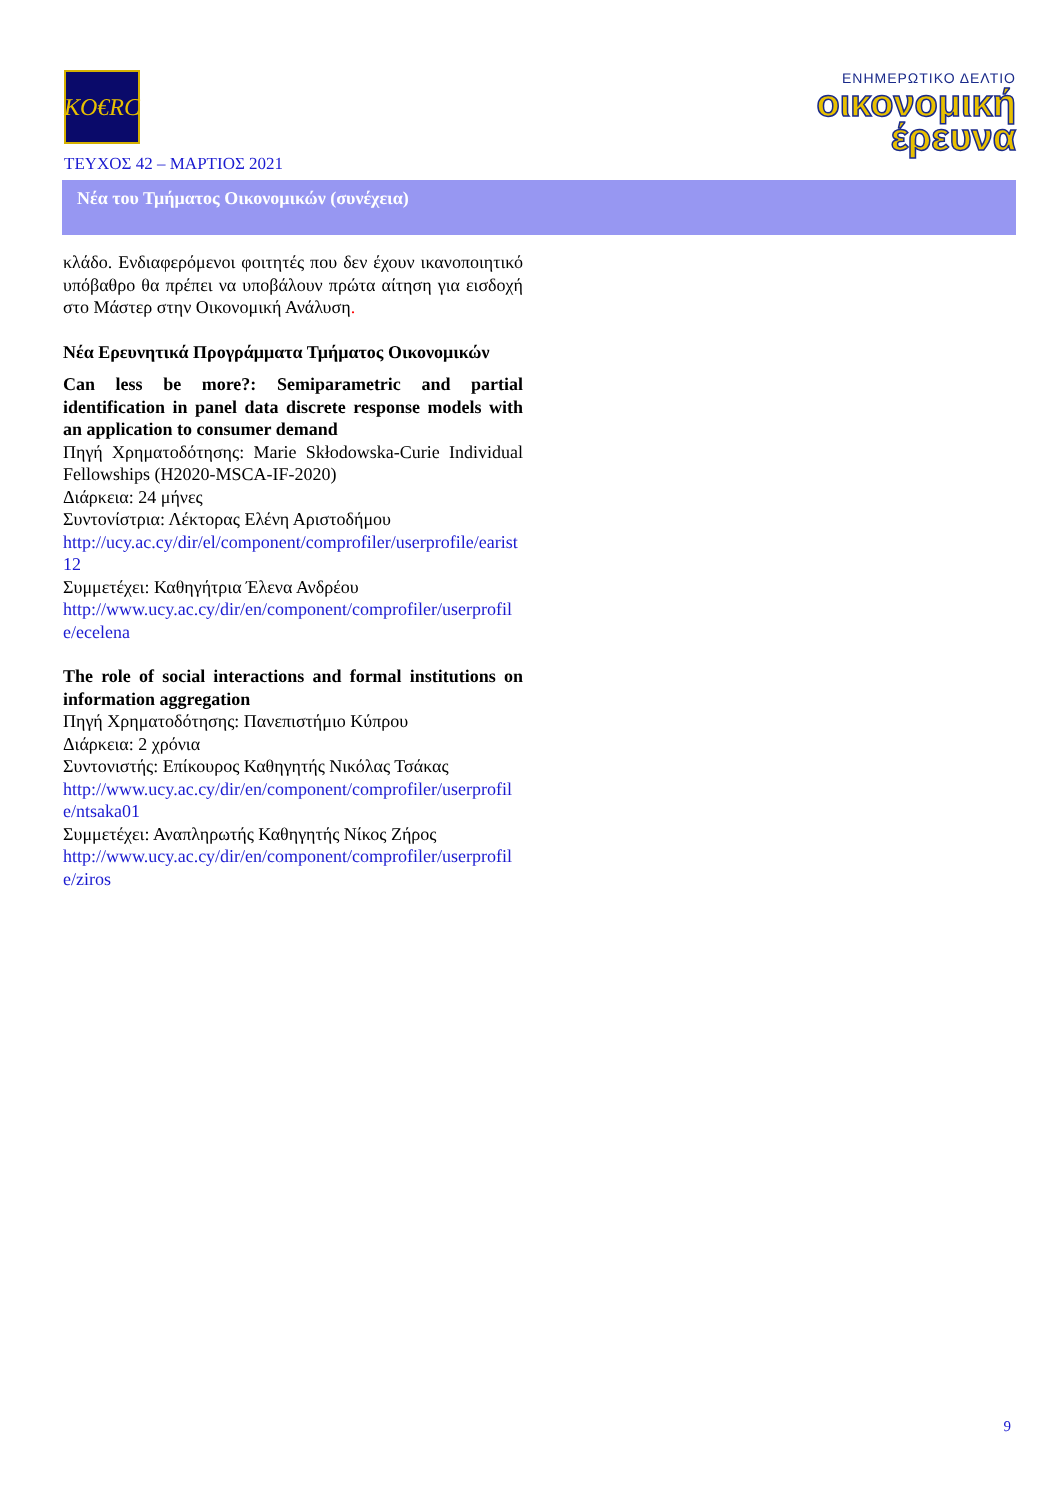KO€RC
ΕΝΗΜΕΡΩΤΙΚΟ ΔΕΛΤΙΟ
οικονομική
έρευνα
ΤΕΥΧΟΣ 42 – ΜΑΡΤΙΟΣ 2021
Νέα του Τμήματος Οικονομικών (συνέχεια)
κλάδο. Ενδιαφερόμενοι φοιτητές που δεν έχουν ικανοποιητικό υπόβαθρο θα πρέπει να υποβάλουν πρώτα αίτηση για εισδοχή στο Μάστερ στην Οικονομική Ανάλυση.
Νέα Ερευνητικά Προγράμματα Τμήματος Οικονομικών
Can less be more?: Semiparametric and partial identification in panel data discrete response models with an application to consumer demand
Πηγή Χρηματοδότησης: Marie Skłodowska-Curie Individual Fellowships (H2020-MSCA-IF-2020)
Διάρκεια: 24 μήνες
Συντονίστρια: Λέκτορας Ελένη Αριστοδήμου
http://ucy.ac.cy/dir/el/component/comprofiler/userprofile/earist12
Συμμετέχει: Καθηγήτρια Έλενα Ανδρέου
http://www.ucy.ac.cy/dir/en/component/comprofiler/userprofile/ecelena
The role of social interactions and formal institutions on information aggregation
Πηγή Χρηματοδότησης: Πανεπιστήμιο Κύπρου
Διάρκεια: 2 χρόνια
Συντονιστής: Επίκουρος Καθηγητής Νικόλας Τσάκας
http://www.ucy.ac.cy/dir/en/component/comprofiler/userprofile/ntsaka01
Συμμετέχει: Αναπληρωτής Καθηγητής Νίκος Ζήρος
http://www.ucy.ac.cy/dir/en/component/comprofiler/userprofile/ziros
9